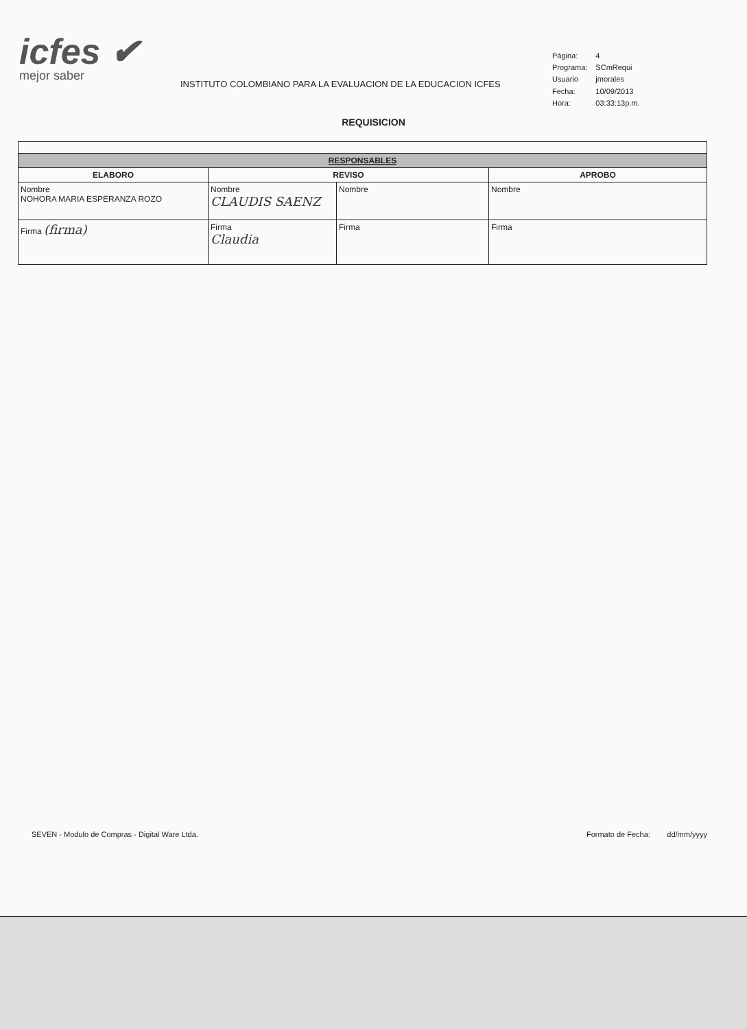icfes ✔
mejor saber
INSTITUTO COLOMBIANO PARA LA EVALUACION DE LA EDUCACION ICFES
| Página: | 4 |
| Programa: | SCmRequi |
| Usuario | jmorales |
| Fecha: | 10/09/2013 |
| Hora: | 03:33:13p.m. |
REQUISICION
| RESPONSABLES | | | |
| --- | --- | --- | --- |
| ELABORO | REVISO | | APROBO |
| Nombre NOHORA MARIA ESPERANZA ROZO | Nombre CLAUDIS SAENZ | Nombre | Nombre |
| Firma (firma) | Firma Claudia | Firma | Firma |
SEVEN - Modulo de Compras - Digital Ware Ltda. Formato de Fecha: dd/mm/yyyy